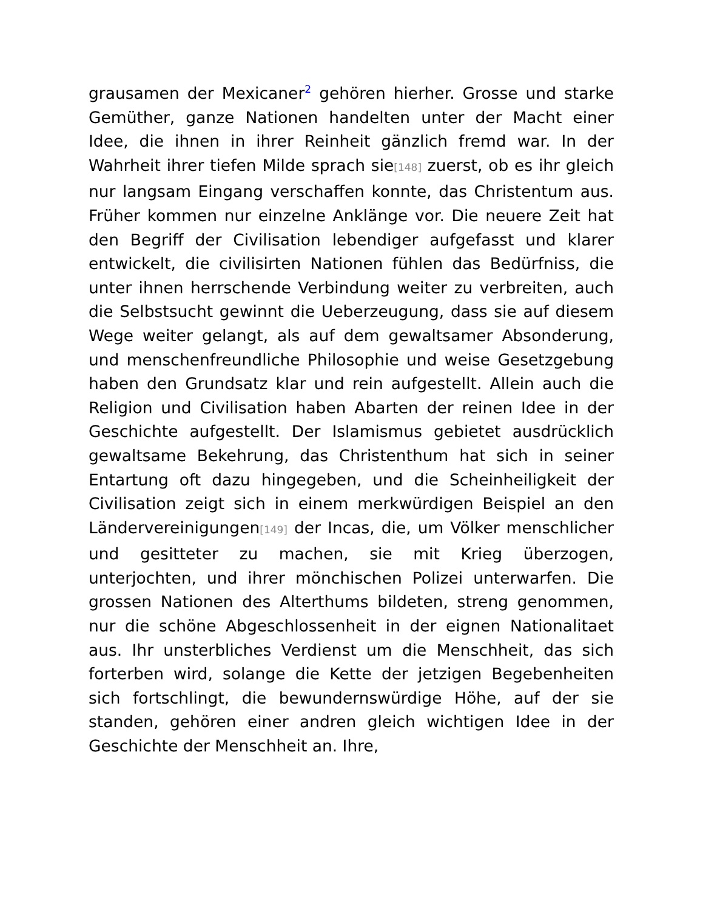grausamen der Mexicaner<sup>2</sup> gehören hierher. Grosse und starke Gemüther, ganze Nationen handelten unter der Macht einer Idee, die ihnen in ihrer Reinheit gänzlich fremd war. In der Wahrheit ihrer tiefen Milde sprach sie[148] zuerst, ob es ihr gleich nur langsam Eingang verschaffen konnte, das Christentum aus. Früher kommen nur einzelne Anklänge vor. Die neuere Zeit hat den Begriff der Civilisation lebendiger aufgefasst und klarer entwickelt, die civilisirten Nationen fühlen das Bedürfniss, die unter ihnen herrschende Verbindung weiter zu verbreiten, auch die Selbstsucht gewinnt die Ueberzeugung, dass sie auf diesem Wege weiter gelangt, als auf dem gewaltsamer Absonderung, und menschenfreundliche Philosophie und weise Gesetzgebung haben den Grundsatz klar und rein aufgestellt. Allein auch die Religion und Civilisation haben Abarten der reinen Idee in der Geschichte aufgestellt. Der Islamismus gebietet ausdrücklich gewaltsame Bekehrung, das Christenthum hat sich in seiner Entartung oft dazu hingegeben, und die Scheinheiligkeit der Civilisation zeigt sich in einem merkwürdigen Beispiel an den Ländervereinigungen[149] der Incas, die, um Völker menschlicher und gesitteter zu machen, sie mit Krieg überzogen, unterjochten, und ihrer mönchischen Polizei unterwarfen. Die grossen Nationen des Alterthums bildeten, streng genommen, nur die schöne Abgeschlossenheit in der eignen Nationalitaet aus. Ihr unsterbliches Verdienst um die Menschheit, das sich forterben wird, solange die Kette der jetzigen Begebenheiten sich fortschlingt, die bewundernswürdige Höhe, auf der sie standen, gehören einer andren gleich wichtigen Idee in der Geschichte der Menschheit an. Ihre,